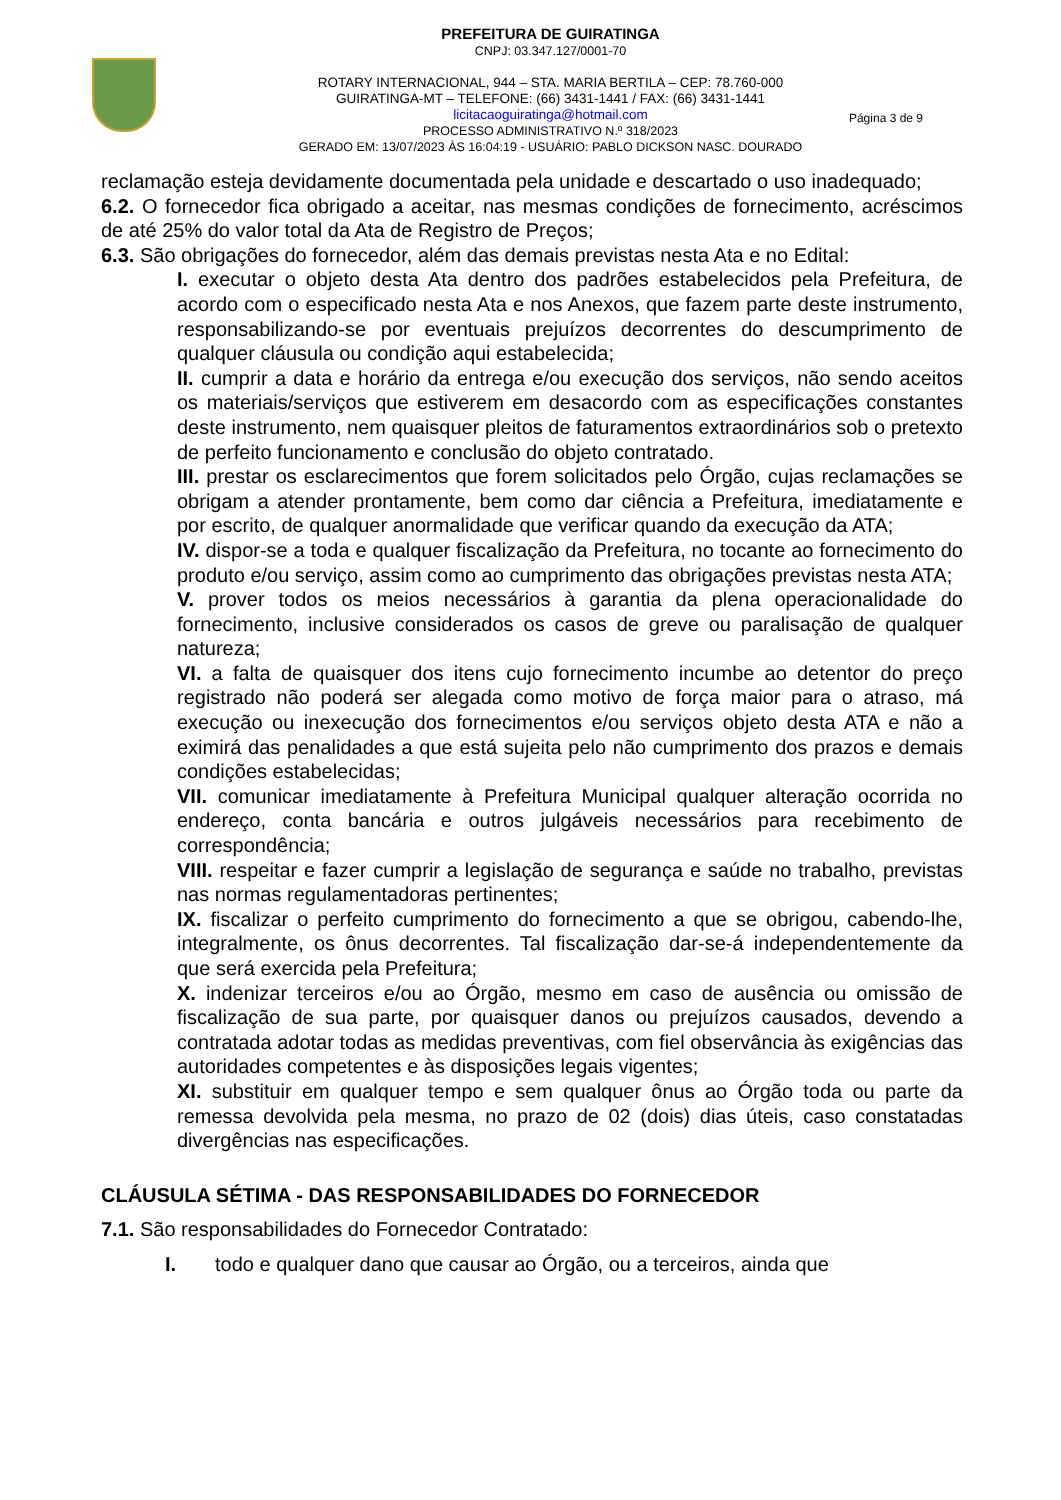PREFEITURA DE GUIRATINGA
CNPJ: 03.347.127/0001-70
ROTARY INTERNACIONAL, 944 – STA. MARIA BERTILA – CEP: 78.760-000
GUIRATINGA-MT – TELEFONE: (66) 3431-1441 / FAX: (66) 3431-1441
licitacaoguiratinga@hotmail.com
PROCESSO ADMINISTRATIVO N.º 318/2023
GERADO EM: 13/07/2023 ÀS 16:04:19 - USUÁRIO: PABLO DICKSON NASC. DOURADO
Página 3 de 9
reclamação esteja devidamente documentada pela unidade e descartado o uso inadequado;
6.2. O fornecedor fica obrigado a aceitar, nas mesmas condições de fornecimento, acréscimos de até 25% do valor total da Ata de Registro de Preços;
6.3. São obrigações do fornecedor, além das demais previstas nesta Ata e no Edital:
I. executar o objeto desta Ata dentro dos padrões estabelecidos pela Prefeitura, de acordo com o especificado nesta Ata e nos Anexos, que fazem parte deste instrumento, responsabilizando-se por eventuais prejuízos decorrentes do descumprimento de qualquer cláusula ou condição aqui estabelecida;
II. cumprir a data e horário da entrega e/ou execução dos serviços, não sendo aceitos os materiais/serviços que estiverem em desacordo com as especificações constantes deste instrumento, nem quaisquer pleitos de faturamentos extraordinários sob o pretexto de perfeito funcionamento e conclusão do objeto contratado.
III. prestar os esclarecimentos que forem solicitados pelo Órgão, cujas reclamações se obrigam a atender prontamente, bem como dar ciência a Prefeitura, imediatamente e por escrito, de qualquer anormalidade que verificar quando da execução da ATA;
IV. dispor-se a toda e qualquer fiscalização da Prefeitura, no tocante ao fornecimento do produto e/ou serviço, assim como ao cumprimento das obrigações previstas nesta ATA;
V. prover todos os meios necessários à garantia da plena operacionalidade do fornecimento, inclusive considerados os casos de greve ou paralisação de qualquer natureza;
VI. a falta de quaisquer dos itens cujo fornecimento incumbe ao detentor do preço registrado não poderá ser alegada como motivo de força maior para o atraso, má execução ou inexecução dos fornecimentos e/ou serviços objeto desta ATA e não a eximirá das penalidades a que está sujeita pelo não cumprimento dos prazos e demais condições estabelecidas;
VII. comunicar imediatamente à Prefeitura Municipal qualquer alteração ocorrida no endereço, conta bancária e outros julgáveis necessários para recebimento de correspondência;
VIII. respeitar e fazer cumprir a legislação de segurança e saúde no trabalho, previstas nas normas regulamentadoras pertinentes;
IX. fiscalizar o perfeito cumprimento do fornecimento a que se obrigou, cabendo-lhe, integralmente, os ônus decorrentes. Tal fiscalização dar-se-á independentemente da que será exercida pela Prefeitura;
X. indenizar terceiros e/ou ao Órgão, mesmo em caso de ausência ou omissão de fiscalização de sua parte, por quaisquer danos ou prejuízos causados, devendo a contratada adotar todas as medidas preventivas, com fiel observância às exigências das autoridades competentes e às disposições legais vigentes;
XI. substituir em qualquer tempo e sem qualquer ônus ao Órgão toda ou parte da remessa devolvida pela mesma, no prazo de 02 (dois) dias úteis, caso constatadas divergências nas especificações.
CLÁUSULA SÉTIMA - DAS RESPONSABILIDADES DO FORNECEDOR
7.1. São responsabilidades do Fornecedor Contratado:
I. todo e qualquer dano que causar ao Órgão, ou a terceiros, ainda que